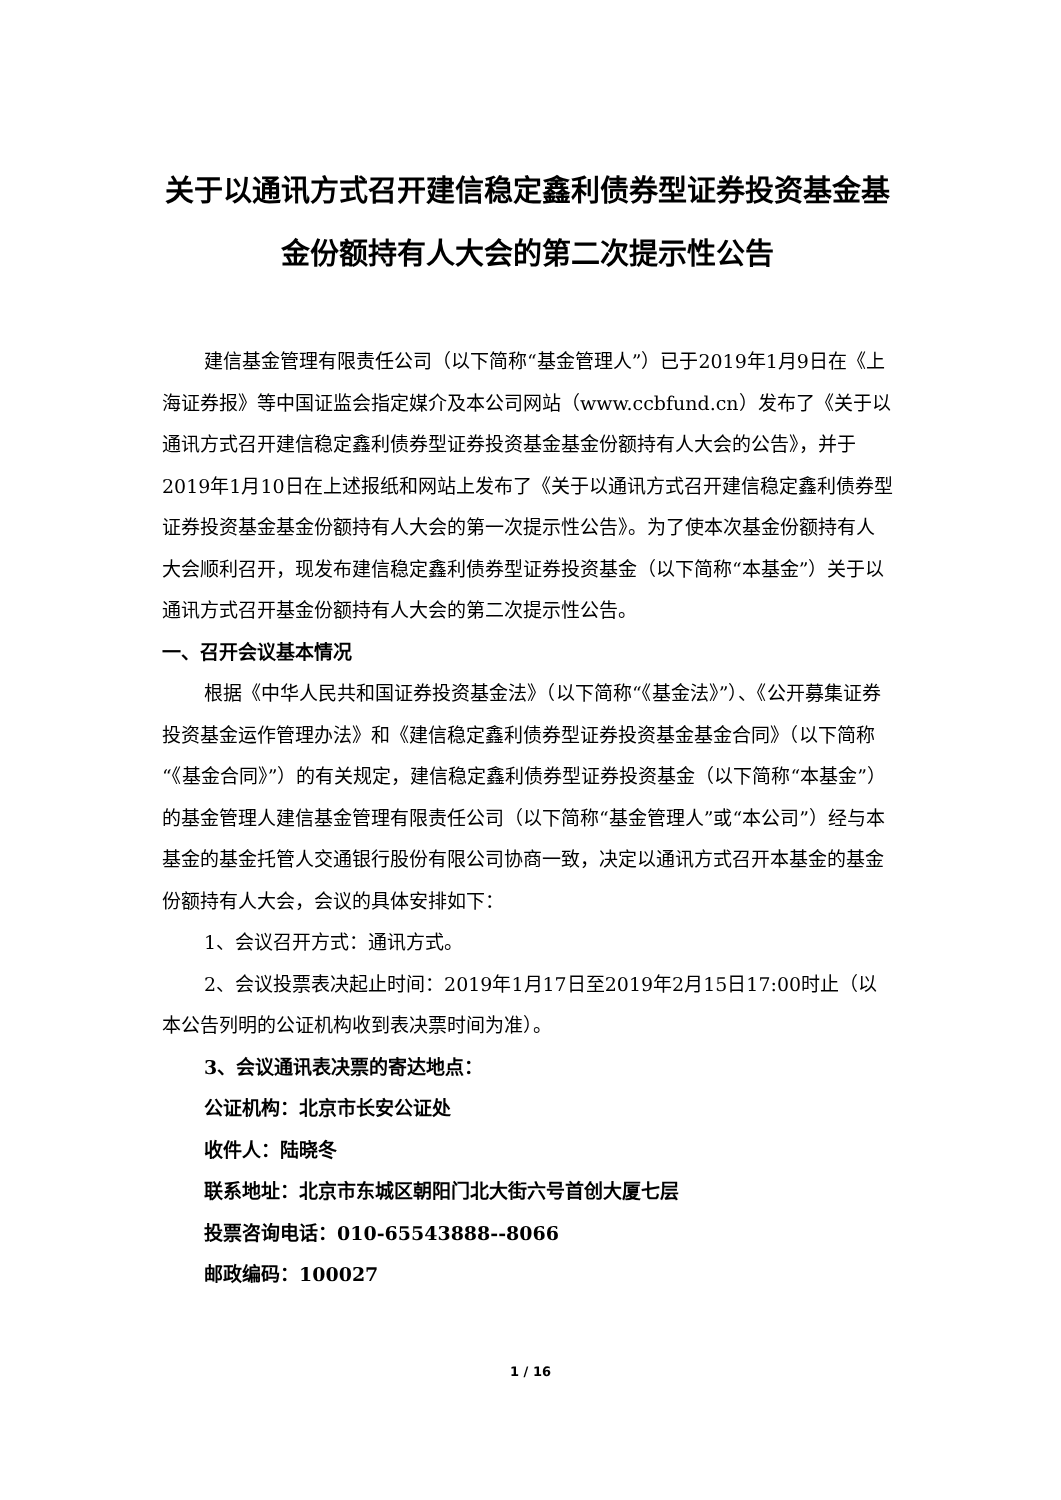关于以通讯方式召开建信稳定鑫利债券型证券投资基金基金份额持有人大会的第二次提示性公告
建信基金管理有限责任公司（以下简称“基金管理人”）已于2019年1月9日在《上海证券报》等中国证监会指定媒介及本公司网站（www.ccbfund.cn）发布了《关于以通讯方式召开建信稳定鑫利债券型证券投资基金基金份额持有人大会的公告》，并于2019年1月10日在上述报纸和网站上发布了《关于以通讯方式召开建信稳定鑫利债券型证券投资基金基金份额持有人大会的第一次提示性公告》。为了使本次基金份额持有人大会顺利召开，现发布建信稳定鑫利债券型证券投资基金（以下简称“本基金”）关于以通讯方式召开基金份额持有人大会的第二次提示性公告。
一、召开会议基本情况
根据《中华人民共和国证券投资基金法》（以下简称“《基金法》”）、《公开募集证券投资基金运作管理办法》和《建信稳定鑫利债券型证券投资基金基金合同》（以下简称“《基金合同》”）的有关规定，建信稳定鑫利债券型证券投资基金（以下简称“本基金”）的基金管理人建信基金管理有限责任公司（以下简称“基金管理人”或“本公司”）经与本基金的基金托管人交通银行股份有限公司协商一致，决定以通讯方式召开本基金的基金份额持有人大会，会议的具体安排如下：
1、会议召开方式：通讯方式。
2、会议投票表决起止时间：2019年1月17日至2019年2月15日17:00时止（以本公告列明的公证机构收到表决票时间为准）。
3、会议通讯表决票的寄达地点：
公证机构：北京市长安公证处
收件人：陆晓冬
联系地址：北京市东城区朝阳门北大街六号首创大厦七层
投票咨询电话：010-65543888--8066
邮政编码：100027
1 / 16